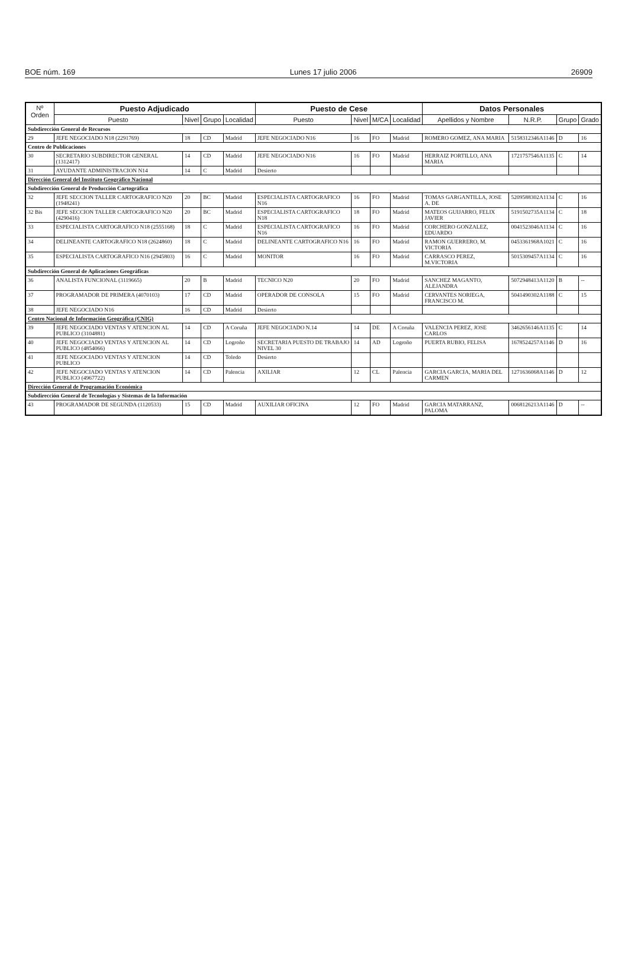BOE núm. 169 Lunes 17 julio 2006 26909
| Nº Orden | Puesto Adjudicado | | | | Puesto de Cese | | | | Datos Personales | | | |
| --- | --- | --- | --- | --- | --- | --- | --- | --- | --- | --- | --- | --- |
| | Puesto | Nivel | Grupo | Localidad | Puesto | Nivel | M/CA | Localidad | Apellidos y Nombre | N.R.P. | Grupo | Grado |
| Subdirección General de Recursos | | | | | | | | | | | | |
| 29 | JEFE NEGOCIADO N18 (2291769) | 18 | CD | Madrid | JEFE NEGOCIADO N16 | 16 | FO | Madrid | ROMERO GOMEZ, ANA MARIA | 5158312346A1146 | D | 16 |
| Centro de Publicaciones | | | | | | | | | | | | |
| 30 | SECRETARIO SUBDIRECTOR GENERAL (1312417) | 14 | CD | Madrid | JEFE NEGOCIADO N16 | 16 | FO | Madrid | HERRAIZ PORTILLO, ANA MARIA | 1721757546A1135 | C | 14 |
| 31 | AYUDANTE ADMINISTRACION N14 | 14 | C | Madrid | Desierto | | | | | | | |
| Dirección General del Instituto Geográfico Nacional | | | | | | | | | | | | |
| Subdirección General de Producción Cartográfica | | | | | | | | | | | | |
| 32 | JEFE SECCION TALLER CARTOGRAFICO N20 (1948241) | 20 | BC | Madrid | ESPECIALISTA CARTOGRAFICO N16 | 16 | FO | Madrid | TOMAS GARGANTILLA, JOSE A. DE | 5209588302A1134 | C | 16 |
| 32 Bis | JEFE SECCION TALLER CARTOGRAFICO N20 (4290416) | 20 | BC | Madrid | ESPECIALISTA CARTOGRAFICO N18 | 18 | FO | Madrid | MATEOS GUIJARRO, FELIX JAVIER | 5191502735A1134 | C | 18 |
| 33 | ESPECIALISTA CARTOGRAFICO N18 (2555168) | 18 | C | Madrid | ESPECIALISTA CARTOGRAFICO N16 | 16 | FO | Madrid | CORCHERO GONZALEZ, EDUARDO | 0041523046A1134 | C | 16 |
| 34 | DELINEANTE CARTOGRAFICO N18 (2624860) | 18 | C | Madrid | DELINEANTE CARTOGRAFICO N16 | 16 | FO | Madrid | RAMON GUERRERO, M. VICTORIA | 0453361968A1021 | C | 16 |
| 35 | ESPECIALISTA CARTOGRAFICO N16 (2945803) | 16 | C | Madrid | MONITOR | 16 | FO | Madrid | CARRASCO PEREZ, M.VICTORIA | 5015309457A1134 | C | 16 |
| Subdirección General de Aplicaciones Geográficas | | | | | | | | | | | | |
| 36 | ANALISTA FUNCIONAL (3119665) | 20 | B | Madrid | TECNICO N20 | 20 | FO | Madrid | SANCHEZ MAGANTO, ALEJANDRA | 5072948413A1120 | B | -- |
| 37 | PROGRAMADOR DE PRIMERA (4070103) | 17 | CD | Madrid | OPERADOR DE CONSOLA | 15 | FO | Madrid | CERVANTES NORIEGA, FRANCISCO M. | 5041490302A1188 | C | 15 |
| 38 | JEFE NEGOCIADO N16 | 16 | CD | Madrid | Desierto | | | | | | | |
| Centro Nacional de Información Geográfica (CNIG) | | | | | | | | | | | | |
| 39 | JEFE NEGOCIADO VENTAS Y ATENCION AL PUBLICO (3104881) | 14 | CD | A Coruña | JEFE NEGOCIADO N.14 | 14 | DE | A Coruña | VALENCIA PEREZ, JOSE CARLOS | 3462656146A1135 | C | 14 |
| 40 | JEFE NEGOCIADO VENTAS Y ATENCION AL PUBLICO (4854066) | 14 | CD | Logroño | SECRETARIA PUESTO DE TRABAJO NIVEL 30 | 14 | AD | Logroño | PUERTA RUBIO, FELISA | 1678524257A1146 | D | 16 |
| 41 | JEFE NEGOCIADO VENTAS Y ATENCION PUBLICO | 14 | CD | Toledo | Desierto | | | | | | | |
| 42 | JEFE NEGOCIADO VENTAS Y ATENCION PUBLICO (4967722) | 14 | CD | Palencia | AXILIAR | 12 | CL | Palencia | GARCIA GARCIA, MARIA DEL CARMEN | 1271636068A1146 | D | 12 |
| Dirección General de Programación Económica | | | | | | | | | | | | |
| Subdirección General de Tecnologías y Sistemas de la Información | | | | | | | | | | | | |
| 43 | PROGRAMADOR DE SEGUNDA (1120533) | 15 | CD | Madrid | AUXILIAR OFICINA | 12 | FO | Madrid | GARCIA MATARRANZ, PALOMA | 0068126213A1146 | D | -- |